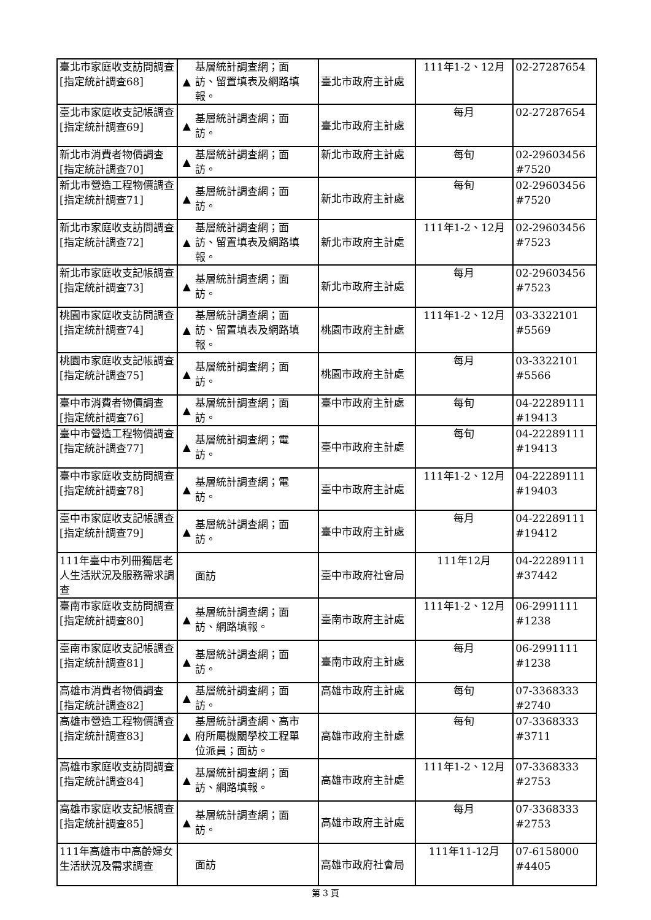| 臺北市家庭收支訪問調查 [指定統計調查68] | ▲ 基層統計調查網；面訪、留置填表及網路填報。 | 臺北市政府主計處 | 111年1-2、12月 | 02-27287654 |
| 臺北市家庭收支記帳調查 [指定統計調查69] | ▲ 基層統計調查網；面訪。 | 臺北市政府主計處 | 每月 | 02-27287654 |
| 新北市消費者物價調查 [指定統計調查70] | ▲ 基層統計調查網；面訪。 | 新北市政府主計處 | 每旬 | 02-29603456 #7520 |
| 新北市營造工程物價調查 [指定統計調查71] | ▲ 基層統計調查網；面訪。 | 新北市政府主計處 | 每旬 | 02-29603456 #7520 |
| 新北市家庭收支訪問調查 [指定統計調查72] | ▲ 基層統計調查網；面訪、留置填表及網路填報。 | 新北市政府主計處 | 111年1-2、12月 | 02-29603456 #7523 |
| 新北市家庭收支記帳調查 [指定統計調查73] | ▲ 基層統計調查網；面訪。 | 新北市政府主計處 | 每月 | 02-29603456 #7523 |
| 桃園市家庭收支訪問調查 [指定統計調查74] | ▲ 基層統計調查網；面訪、留置填表及網路填報。 | 桃園市政府主計處 | 111年1-2、12月 | 03-3322101 #5569 |
| 桃園市家庭收支記帳調查 [指定統計調查75] | ▲ 基層統計調查網；面訪。 | 桃園市政府主計處 | 每月 | 03-3322101 #5566 |
| 臺中市消費者物價調查 [指定統計調查76] | ▲ 基層統計調查網；面訪。 | 臺中市政府主計處 | 每旬 | 04-22289111 #19413 |
| 臺中市營造工程物價調查 [指定統計調查77] | ▲ 基層統計調查網；電訪。 | 臺中市政府主計處 | 每旬 | 04-22289111 #19413 |
| 臺中市家庭收支訪問調查 [指定統計調查78] | ▲ 基層統計調查網；電訪。 | 臺中市政府主計處 | 111年1-2、12月 | 04-22289111 #19403 |
| 臺中市家庭收支記帳調查 [指定統計調查79] | ▲ 基層統計調查網；面訪。 | 臺中市政府主計處 | 每月 | 04-22289111 #19412 |
| 111年臺中市列冊獨居老人生活狀況及服務需求調查 | 面訪 | 臺中市政府社會局 | 111年12月 | 04-22289111 #37442 |
| 臺南市家庭收支訪問調查 [指定統計調查80] | ▲ 基層統計調查網；面訪、網路填報。 | 臺南市政府主計處 | 111年1-2、12月 | 06-2991111 #1238 |
| 臺南市家庭收支記帳調查 [指定統計調查81] | ▲ 基層統計調查網；面訪。 | 臺南市政府主計處 | 每月 | 06-2991111 #1238 |
| 高雄市消費者物價調查 [指定統計調查82] | ▲ 基層統計調查網；面訪。 | 高雄市政府主計處 | 每旬 | 07-3368333 #2740 |
| 高雄市營造工程物價調查 [指定統計調查83] | ▲ 基層統計調查網、高市府所屬機關學校工程單位派員；面訪。 | 高雄市政府主計處 | 每旬 | 07-3368333 #3711 |
| 高雄市家庭收支訪問調查 [指定統計調查84] | ▲ 基層統計調查網；面訪、網路填報。 | 高雄市政府主計處 | 111年1-2、12月 | 07-3368333 #2753 |
| 高雄市家庭收支記帳調查 [指定統計調查85] | ▲ 基層統計調查網；面訪。 | 高雄市政府主計處 | 每月 | 07-3368333 #2753 |
| 111年高雄市中高齡婦女生活狀況及需求調查 | 面訪 | 高雄市政府社會局 | 111年11-12月 | 07-6158000 #4405 |
第 3 頁